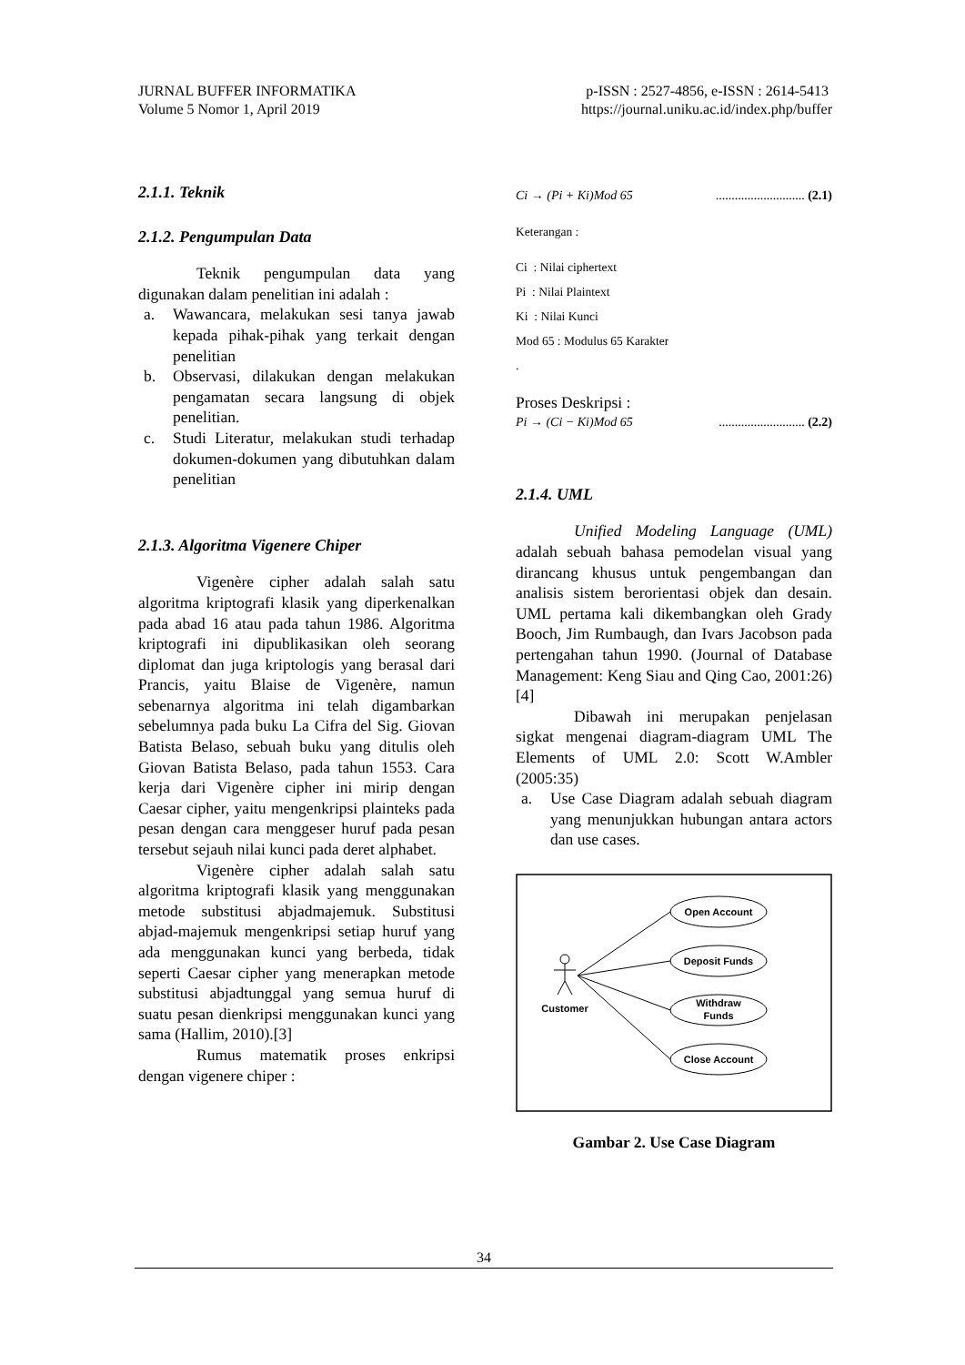JURNAL BUFFER INFORMATIKA
Volume 5 Nomor 1, April 2019
p-ISSN : 2527-4856, e-ISSN : 2614-5413
https://journal.uniku.ac.id/index.php/buffer
2.1.1. Teknik
2.1.2. Pengumpulan Data
Teknik pengumpulan data yang digunakan dalam penelitian ini adalah :
a. Wawancara, melakukan sesi tanya jawab kepada pihak-pihak yang terkait dengan penelitian
b. Observasi, dilakukan dengan melakukan pengamatan secara langsung di objek penelitian.
c. Studi Literatur, melakukan studi terhadap dokumen-dokumen yang dibutuhkan dalam penelitian
2.1.3. Algoritma Vigenere Chiper
Vigenère cipher adalah salah satu algoritma kriptografi klasik yang diperkenalkan pada abad 16 atau pada tahun 1986. Algoritma kriptografi ini dipublikasikan oleh seorang diplomat dan juga kriptologis yang berasal dari Prancis, yaitu Blaise de Vigenère, namun sebenarnya algoritma ini telah digambarkan sebelumnya pada buku La Cifra del Sig. Giovan Batista Belaso, sebuah buku yang ditulis oleh Giovan Batista Belaso, pada tahun 1553. Cara kerja dari Vigenère cipher ini mirip dengan Caesar cipher, yaitu mengenkripsi plainteks pada pesan dengan cara menggeser huruf pada pesan tersebut sejauh nilai kunci pada deret alphabet.
Vigenère cipher adalah salah satu algoritma kriptografi klasik yang menggunakan metode substitusi abjadmajemuk. Substitusi abjad-majemuk mengenkripsi setiap huruf yang ada menggunakan kunci yang berbeda, tidak seperti Caesar cipher yang menerapkan metode substitusi abjadtunggal yang semua huruf di suatu pesan dienkripsi menggunakan kunci yang sama (Hallim, 2010).[3]
Rumus matematik proses enkripsi dengan vigenere chiper :
Ci → (Pi + Ki)Mod 65............................ (2.1)
Keterangan :
Ci : Nilai ciphertext
Pi : Nilai Plaintext
Ki : Nilai Kunci
Mod 65 : Modulus 65 Karakter
.
Proses Deskripsi :
Pi → (Ci − Ki)Mod 65........................... (2.2)
2.1.4. UML
Unified Modeling Language (UML) adalah sebuah bahasa pemodelan visual yang dirancang khusus untuk pengembangan dan analisis sistem berorientasi objek dan desain. UML pertama kali dikembangkan oleh Grady Booch, Jim Rumbaugh, dan Ivars Jacobson pada pertengahan tahun 1990. (Journal of Database Management: Keng Siau and Qing Cao, 2001:26) [4]
Dibawah ini merupakan penjelasan sigkat mengenai diagram-diagram UML The Elements of UML 2.0: Scott W.Ambler (2005:35)
a. Use Case Diagram adalah sebuah diagram yang menunjukkan hubungan antara actors dan use cases.
Customer
Open Account
Deposit Funds
Withdraw
Funds
Close Account
Gambar 2. Use Case Diagram
34